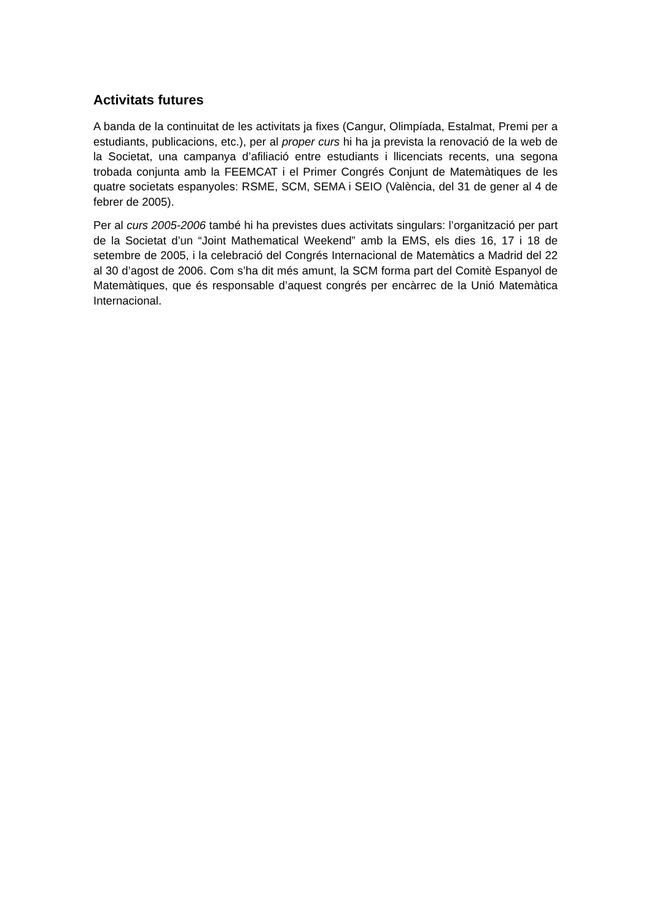Activitats futures
A banda de la continuitat de les activitats ja fixes (Cangur, Olimpíada, Estalmat, Premi per a estudiants, publicacions, etc.), per al proper curs hi ha ja prevista la renovació de la web de la Societat, una campanya d’afiliació entre estudiants i llicenciats recents, una segona trobada conjunta amb la FEEMCAT i el Primer Congrés Conjunt de Matemàtiques de les quatre societats espanyoles: RSME, SCM, SEMA i SEIO (València, del 31 de gener al 4 de febrer de 2005).
Per al curs 2005-2006 també hi ha previstes dues activitats singulars: l’organització per part de la Societat d’un “Joint Mathematical Weekend” amb la EMS, els dies 16, 17 i 18 de setembre de 2005, i la celebració del Congrés Internacional de Matemàtics a Madrid del 22 al 30 d’agost de 2006. Com s’ha dit més amunt, la SCM forma part del Comitè Espanyol de Matemàtiques, que és responsable d’aquest congrés per encàrrec de la Unió Matemàtica Internacional.